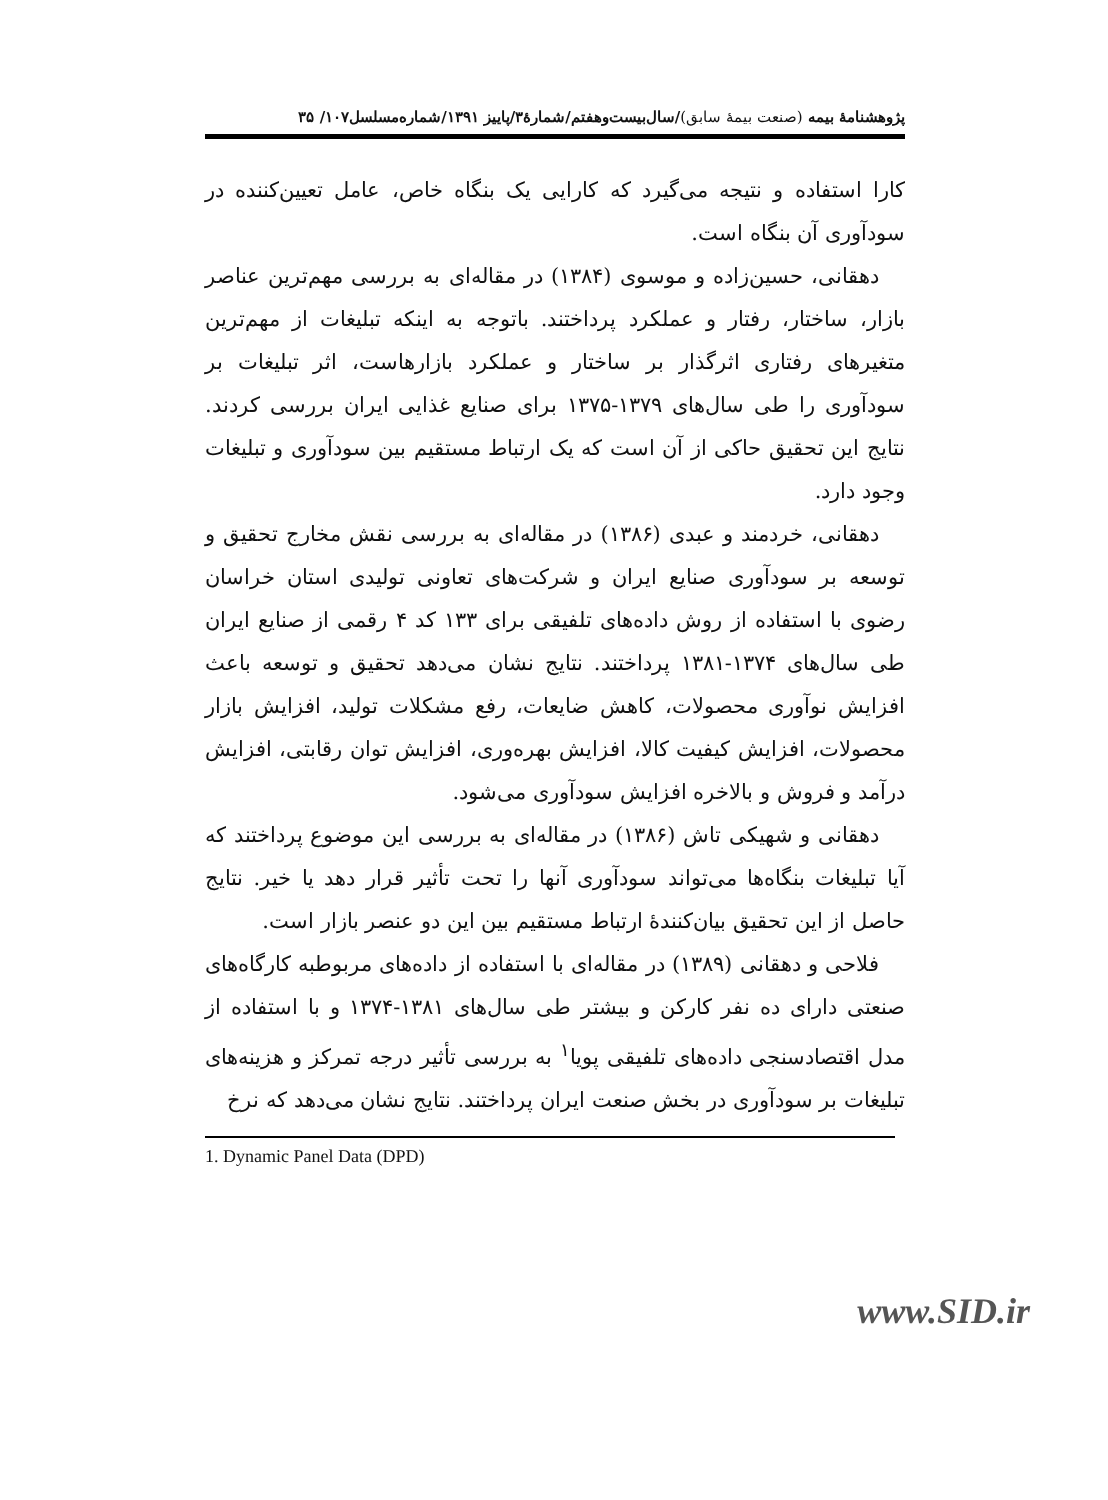پژوهشنامهٔ بیمه (صنعت بیمهٔ سابق)/سال‌بیست‌وهفتم/شمارهٔ۳/پاییز ۱۳۹۱/شماره‌مسلسل۱۰۷/ ۳۵
کارا استفاده و نتیجه می‌گیرد که کارایی یک بنگاه خاص، عامل تعیین‌کننده در سودآوری آن بنگاه است.
دهقانی، حسین‌زاده و موسوی (۱۳۸۴) در مقاله‌ای به بررسی مهم‌ترین عناصر بازار، ساختار، رفتار و عملکرد پرداختند. باتوجه به اینکه تبلیغات از مهم‌ترین متغیرهای رفتاری اثرگذار بر ساختار و عملکرد بازارهاست، اثر تبلیغات بر سودآوری را طی سال‌های ۱۳۷۹-۱۳۷۵ برای صنایع غذایی ایران بررسی کردند. نتایج این تحقیق حاکی از آن است که یک ارتباط مستقیم بین سودآوری و تبلیغات وجود دارد.
دهقانی، خردمند و عبدی (۱۳۸۶) در مقاله‌ای به بررسی نقش مخارج تحقیق و توسعه بر سودآوری صنایع ایران و شرکت‌های تعاونی تولیدی استان خراسان رضوی با استفاده از روش داده‌های تلفیقی برای ۱۳۳ کد ۴ رقمی از صنایع ایران طی سال‌های ۱۳۷۴-۱۳۸۱ پرداختند. نتایج نشان می‌دهد تحقیق و توسعه باعث افزایش نوآوری محصولات، کاهش ضایعات، رفع مشکلات تولید، افزایش بازار محصولات، افزایش کیفیت کالا، افزایش بهره‌وری، افزایش توان رقابتی، افزایش درآمد و فروش و بالاخره افزایش سودآوری می‌شود.
دهقانی و شهیکی تاش (۱۳۸۶) در مقاله‌ای به بررسی این موضوع پرداختند که آیا تبلیغات بنگاه‌ها می‌تواند سودآوری آنها را تحت تأثیر قرار دهد یا خیر. نتایج حاصل از این تحقیق بیان‌کنندهٔ ارتباط مستقیم بین این دو عنصر بازار است.
فلاحی و دهقانی (۱۳۸۹) در مقاله‌ای با استفاده از داده‌های مربوطبه کارگاه‌های صنعتی دارای ده نفر کارکن و بیشتر طی سال‌های ۱۳۸۱-۱۳۷۴ و با استفاده از مدل اقتصادسنجی داده‌های تلفیقی پویا<sup>۱</sup> به بررسی تأثیر درجه تمرکز و هزینه‌های تبلیغات بر سودآوری در بخش صنعت ایران پرداختند. نتایج نشان می‌دهد که نرخ
1. Dynamic Panel Data (DPD)
www.SID.ir